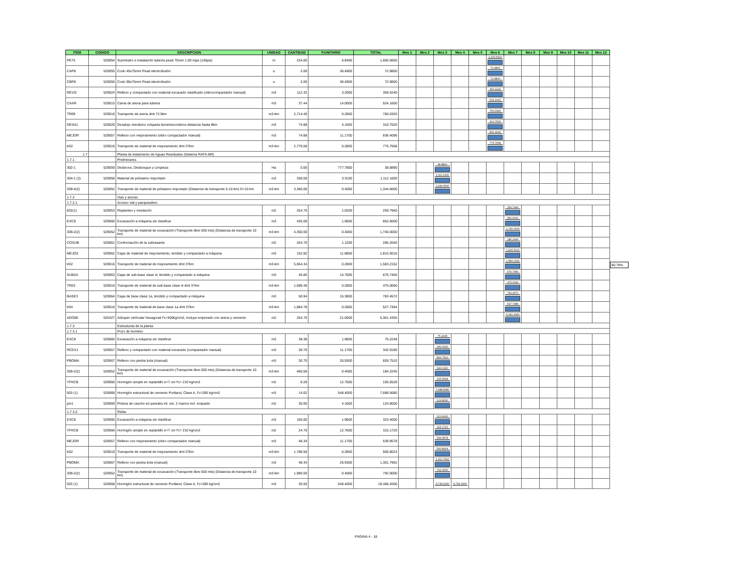| ITEM | CODIGO | DESCRIPCION | UNIDAD | CANTIDAD | P.UNITARIO | TOTAL | Mes 1 | Mes 2 | Mes 3 | Mes 4 | Mes 5 | Mes 6 | Mes 7 | Mes 8 | Mes 9 | Mes 10 | Mes 11 | Mes 12 |
| --- | --- | --- | --- | --- | --- | --- | --- | --- | --- | --- | --- | --- | --- | --- | --- | --- | --- | --- |
| PE75 | 529054 | Suministro e instalación tubería pead 75mm 1.00 mpa (145psi) | m | 234.00 | 6.8400 | 1,600.5600 | | | | | | 1,600.5600 | | | | | | |
| CAP8 | 529055 | Codo 45x75mm Pead electrofusión | u | 2.00 | 36.4900 | 72.9800 | | | | | | 72.9800 | | | | | | |
| CBP8 | 529056 | Codo 90x75mm Pead electrofusión | u | 2.00 | 36.4900 | 72.9800 | | | | | | 72.9800 | | | | | | |
| REVI2 | 529024 | Relleno y compactado con material excavado clasificado (vibrocompactador manual) | m3 | 112.32 | 3.2000 | 359.4240 | | | | | | 359.4240 | | | | | | |
| CAAR | 529015 | Cama de arena para tuberia | m3 | 37.44 | 14.0000 | 524.1600 | | | | | | 524.1600 | | | | | | |
| TR09 | 529016 | Transporte de arena dmt 72.5km | m3-km | 2,714.40 | 0.2800 | 760.0320 | | | | | | 760.0320 | | | | | | |
| DESA1 | 529026 | Desalojo mecánico volqueta tierra/escombros distancia hasta 8km | m3 | 74.88 | 4.1500 | 310.7520 | | | | | | 310.7520 | | | | | | |
| MEJOR | 529057 | Relleno con mejoramiento (vibro compactador manual) | m3 | 74.88 | 11.1700 | 836.4096 | | | | | | 836.4096 | | | | | | |
| tr02 | 529016 | Transporte de material de mejoramiento dmt 37km | m3-km | 2,770.56 | 0.2800 | 775.7568 | | | | | | 775.7568 | | | | | | |
| 1.7 | | Planta de tratamiento de Aguas Residuales (Sistema RAFA-BR) | | | | | | | | | | | | | | | | |
| 1.7.1 | | Preliminares | | | | | | | | | | | | | | | | |
| 302-1 | 529059 | Desbroce, Desbosque y Limpieza | Ha | 0.05 | 777.7800 | 38.8890 | | | 38.8890 | | | | | | | | | |
| 304-1 (2) | 529058 | Material de préstamo importado | m3 | 336.00 | 3.3100 | 1,112.1600 | | | 1,112.1600 | | | | | | | | | |
| 309-4(2) | 529052 | Transporte de material de préstamo importado (Distancia de transporte 5-10 km) D=10 km | m3-km | 3,360.00 | 0.4000 | 1,344.0000 | | | 1,344.0000 | | | | | | | | | |
| 1.7.2 | | Vias y aceras | | | | | | | | | | | | | | | | |
| 1.7.2.1 | | Acceso vial y parqueadero | | | | | | | | | | | | | | | | |
| 832(1) | 529053 | Replanteo y nivelación | m2 | 254.70 | 1.0200 | 259.7940 | | | | | | | 259.7940 | | | | | |
| EXC8 | 529060 | Excavación a máquina sin clasificar | m3 | 435.00 | 1.9600 | 852.6000 | | | | | | | 852.6000 | | | | | |
| 309-2(2) | 529052 | Transporte de material de excavación (Transporte libre 500 mts) (Distancia de transporte 10 km) | m3-km | 4,350.00 | 0.4000 | 1,740.0000 | | | | | | | 1,740.0000 | | | | | |
| COSUB | 529061 | Conformación de la subrasante | m2 | 254.70 | 1.1200 | 285.2640 | | | | | | | 285.2640 | | | | | |
| MEJO2 | 529062 | Capa de material de mejoramiento, tendido y compactado a máquina | m3 | 152.82 | 11.8800 | 1,815.5016 | | | | | | | 1,815.5016 | | | | | |
| tr02 | 529016 | Transporte de material de mejoramiento dmt 37km | m3-km | 5,654.34 | 0.2800 | 1,583.2152 | | | | | | | 1,583.2152 | | | | | |
| SUB2A | 529063 | Capa de sub-base clase iii, tendido y compactado a máquina | m3 | 45.85 | 14.7600 | 676.7460 | | | | | | | 676.7460 | | | | | |
| TR03 | 529016 | Transporte de material de sub-base clase iii dmt 37km | m3-km | 1,696.45 | 0.2800 | 475.0060 | | | | | | | 475.0060 | | | | | |
| BASE3 | 529064 | Capa de base clase 1a, tendido y compactado a máquina | m3 | 50.94 | 15.3800 | 783.4572 | | | | | | | 783.4572 | | | | | |
| tr04 | 529016 | Transporte de material de base clase 1a dmt 37km | m3-km | 1,884.78 | 0.2800 | 527.7384 | | | | | | | 527.7384 | | | | | |
| ADO06 | 525427 | Adoquin vehícular hexagonal f'c=400kg/cm2, incluye emporado con arena y cemento | m2 | 254.70 | 21.0500 | 5,361.4350 | | | | | | | 5,361.4350 | | | | | |
| 1.7.3 | | Estructuras de la planta | | | | | | | | | | | | | | | | |
| 1.7.3.1 | | Pozo de bombeo | | | | | | | | | | | | | | | | |
| EXC8 | 529060 | Excavación a máquina sin clasificar | m3 | 38.38 | 1.9600 | 75.2248 | | | 75.2248 | | | | | | | | | |
| RCEX1 | 529057 | Relleno y compactado con material excavado (compactador manual) | m3 | 30.70 | 11.1700 | 342.9190 | | | 342.9190 | | | | | | | | | |
| PBOMA | 529067 | Relleno con piedra bola (manual) | m3 | 30.70 | 26.9300 | 826.7510 | | | 826.7510 | | | | | | | | | |
| 309-2(2) | 529052 | Transporte de material de excavación (Transporte libre 500 mts) (Distancia de transporte 10 km) | m3-km | 460.56 | 0.4000 | 184.2240 | | | 184.2240 | | | | | | | | | |
| YFKCB | 529066 | Hormigón simple en replantillo e=7 cm f'c= 210 kg/cm2 | m2 | 8.28 | 12.7600 | 105.6528 | | | 105.6528 | | | | | | | | | |
| 503 (1) | 529068 | Hormigón estructural de cemento Portland, Clase A, f'c=280 kg/cm2 | m3 | 14.02 | 548.4000 | 7,688.5680 | | | 7,688.5680 | | | | | | | | | |
| pin1 | 529069 | Pintura de caucho en paredes int. ext. 2 manos incl. empaste | m2 | 30.00 | 4.1600 | 124.8000 | | | 124.8000 | | | | | | | | | |
| 1.7.3.2 | | Rafas | | | | | | | | | | | | | | | | |
| EXC8 | 529060 | Excavación a máquina sin clasificar | m3 | 165.00 | 1.9600 | 323.4000 | | | 323.4000 | | | | | | | | | |
| YFKCB | 529066 | Hormigón simple en replantillo e=7 cm f'c= 210 kg/cm2 | m2 | 24.70 | 12.7600 | 315.1720 | | | 315.1720 | | | | | | | | | |
| MEJOR | 529057 | Relleno con mejoramiento (vibro compactador manual) | m3 | 48.34 | 11.1700 | 539.9578 | | | 539.9578 | | | | | | | | | |
| tr02 | 529016 | Transporte de material de mejoramiento dmt 37km | m3-km | 1,788.58 | 0.2800 | 500.8024 | | | 500.8024 | | | | | | | | | |
| PBOMA | 529067 | Relleno con piedra bola (manual) | m3 | 48.34 | 26.9300 | 1,301.7962 | | | 1,301.7962 | | | | | | | | | |
| 309-2(2) | 529052 | Transporte de material de excavación (Transporte libre 500 mts) (Distancia de transporte 10 km) | m3-km | 1,980.00 | 0.4000 | 792.0000 | | | 792.0000 | | | | | | | | | |
| 503 (1) | 529068 | Hormigón estructural de cemento Portland, Clase A, f'c=280 kg/cm2 | m3 | 35.50 | 548.4000 | 19,468.2000 | | | 9,734.1000 | 9,734.1000 | | | | | | | | |
80.79%
PÁGINA 4 - 18